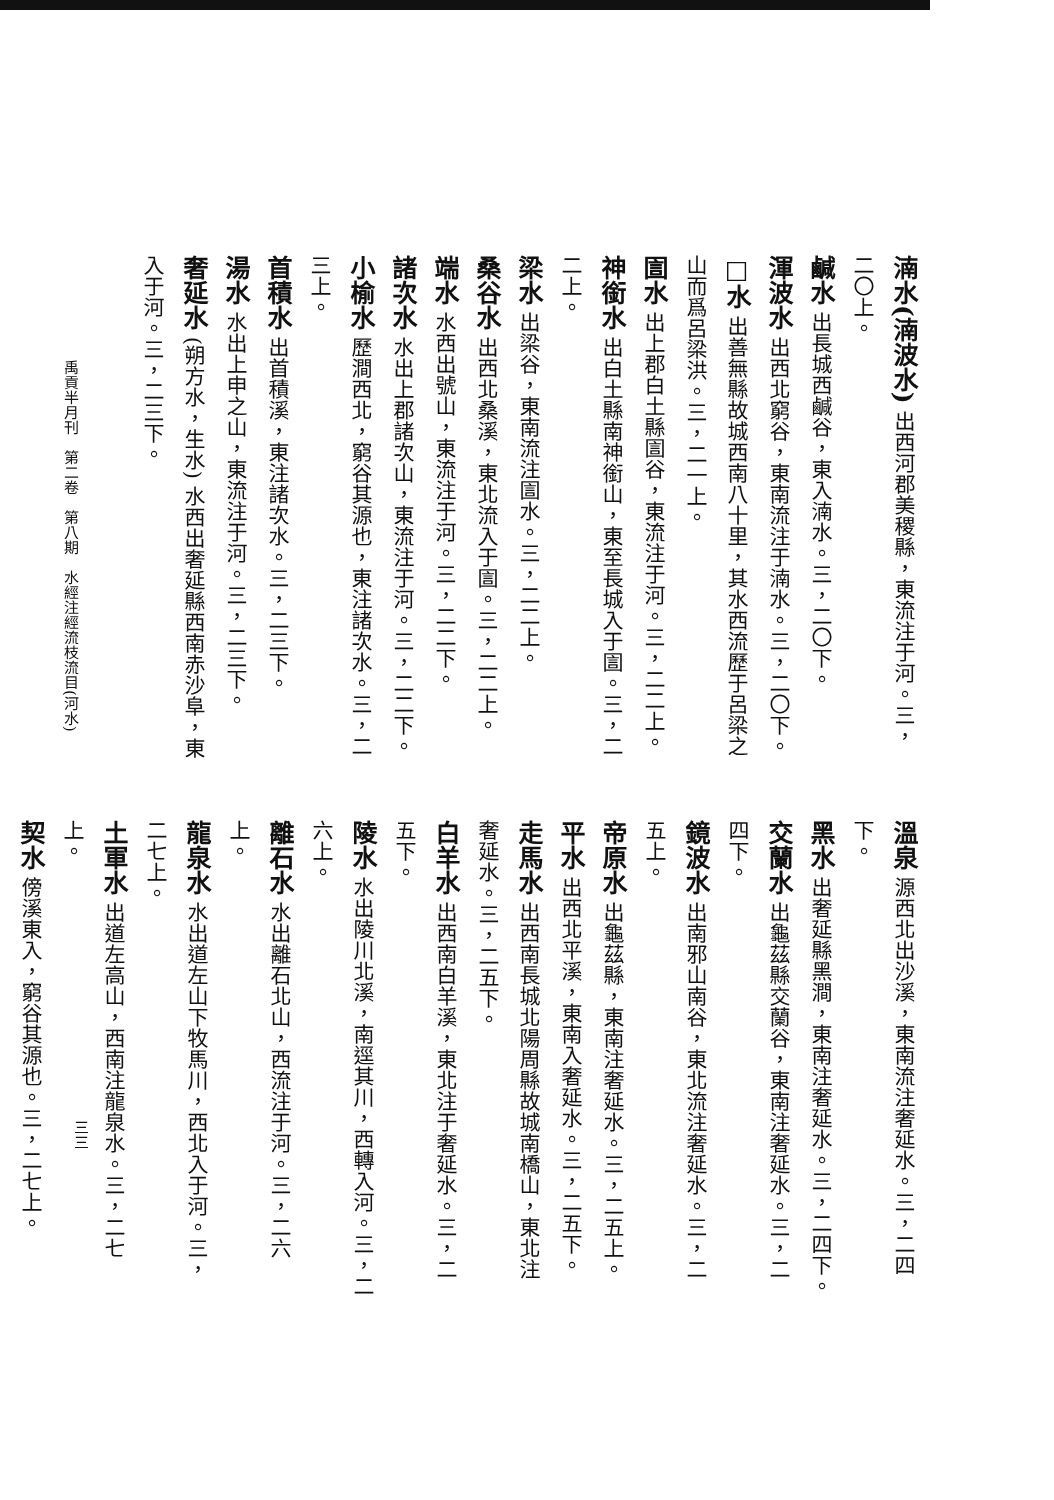湳水(湳波水) 出西河郡美稷縣，東流注于河。三，二〇上。
鹹水 出長城西鹹谷，東入湳水。三，二〇下。
渾波水 出西北窮谷，東南流注于湳水。三，二〇下。
□水 出善無縣故城西南八十里，其水西流歷于呂梁之山而爲呂梁洪。三，二一上。
圁水 出上郡白土縣圁谷，東流注于河。三，二二上。
神銜水 出白土縣南神銜山，東至長城入于圁。三，二二上。
梁水 出梁谷，東南流注圁水。三，二二上。
桑谷水 出西北桑溪，東北流入于圁。三，二二上。
端水 水西出號山，東流注于河。三，二二下。
諸次水 水出上郡諸次山，東流注于河。三，二二下。
小榆水 歷澗西北，窮谷其源也，東注諸次水。三，二三上。
首積水 出首積溪，東注諸次水。三，二三下。
湯水 水出上申之山，東流注于河。三，二三下。
奢延水 (朔方水，生水) 水西出奢延縣西南赤沙阜，東入于河。三，二三下。
溫泉 源西北出沙溪，東南流注奢延水。三，二四下。
黑水 出奢延縣黑澗，東南注奢延水。三，二四下。
交蘭水 出龜茲縣交蘭谷，東南注奢延水。三，二四下。
鏡波水 出南邪山南谷，東北流注奢延水。三，二五上。
帝原水 出龜茲縣，東南注奢延水。三，二五上。
平水 出西北平溪，東南入奢延水。三，二五下。
走馬水 出西南長城北陽周縣故城南橋山，東北注奢延水。三，二五下。
白羊水 出西南白羊溪，東北注于奢延水。三，二五下。
陵水 水出陵川北溪，南逕其川，西轉入河。三，二六上。
離石水 水出離石北山，西流注于河。三，二六上。
龍泉水 水出道左山下牧馬川，西北入于河。三，二七上。
土軍水 出道左高山，西南注龍泉水。三，二七上。
契水 傍溪東入，窮谷其源也。三，二七上。
禹貢半月刊　第二卷　第八期　水經注經流枝流目(河水)
三三